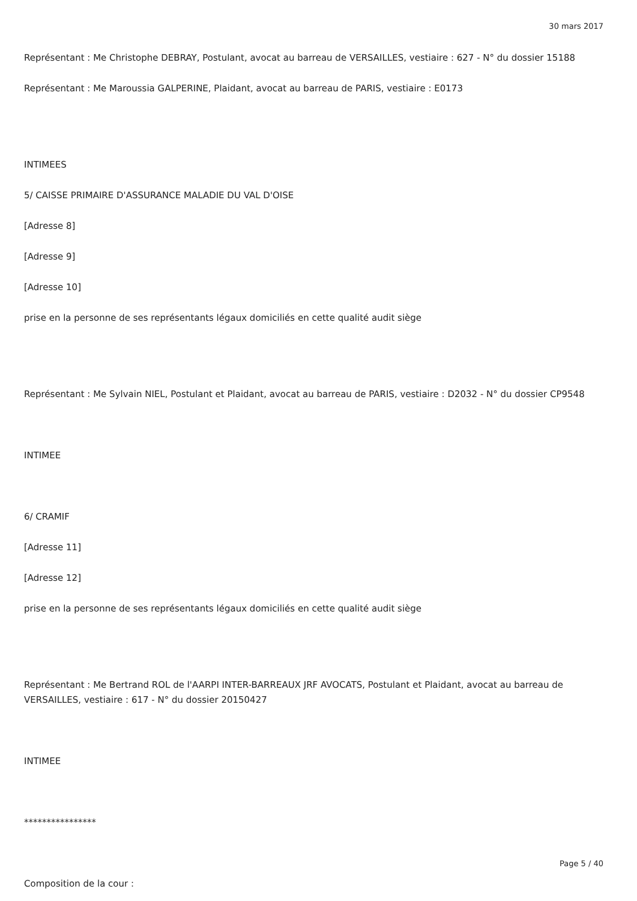30 mars 2017
Représentant : Me Christophe DEBRAY, Postulant, avocat au barreau de VERSAILLES, vestiaire : 627 - N° du dossier 15188
Représentant : Me Maroussia GALPERINE, Plaidant, avocat au barreau de PARIS, vestiaire : E0173
INTIMEES
5/ CAISSE PRIMAIRE D'ASSURANCE MALADIE DU VAL D'OISE
[Adresse 8]
[Adresse 9]
[Adresse 10]
prise en la personne de ses représentants légaux domiciliés en cette qualité audit siège
Représentant : Me Sylvain NIEL, Postulant et Plaidant, avocat au barreau de PARIS, vestiaire : D2032 - N° du dossier CP9548
INTIMEE
6/ CRAMIF
[Adresse 11]
[Adresse 12]
prise en la personne de ses représentants légaux domiciliés en cette qualité audit siège
Représentant : Me Bertrand ROL de l'AARPI INTER-BARREAUX JRF AVOCATS, Postulant et Plaidant, avocat au barreau de VERSAILLES, vestiaire : 617 - N° du dossier 20150427
INTIMEE
****************
Composition de la cour :
Page 5 / 40